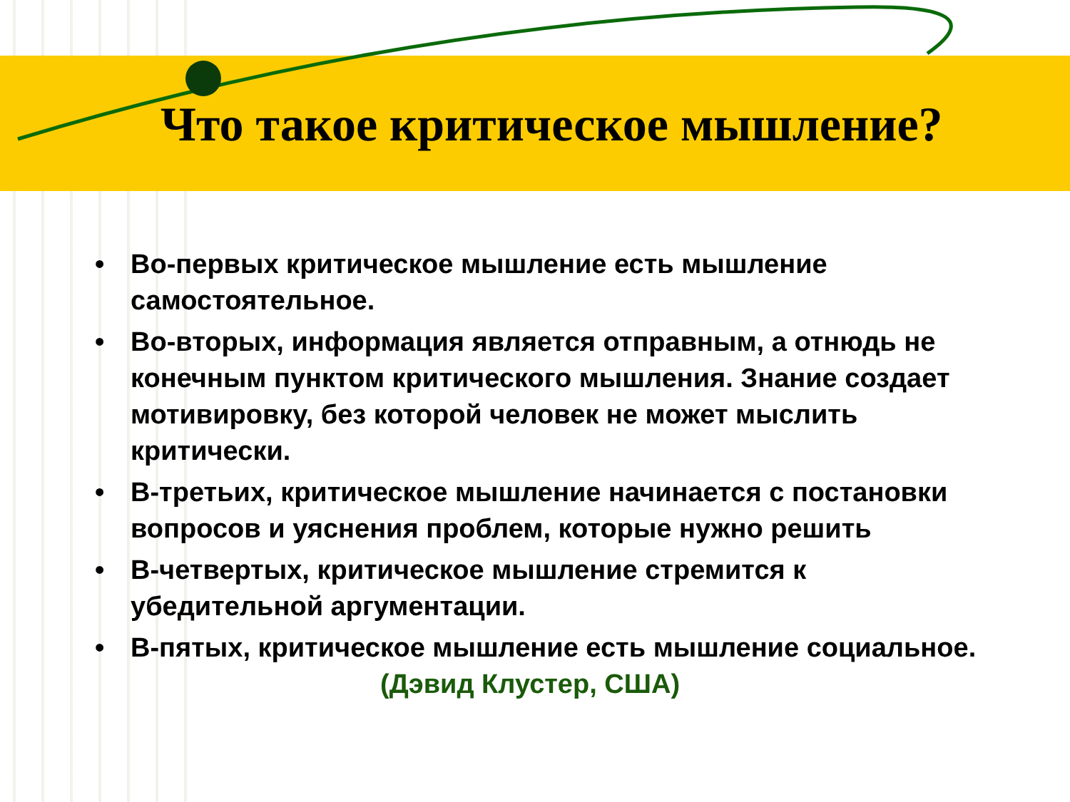Что такое критическое мышление?
• Во-первых критическое мышление есть мышление самостоятельное.
• Во-вторых, информация является отправным, а отнюдь не конечным пунктом критического мышления. Знание создает мотивировку, без которой человек не может мыслить критически.
• В-третьих, критическое мышление начинается с постановки вопросов и уяснения проблем, которые нужно решить
• В-четвертых, критическое мышление стремится к убедительной аргументации.
• В-пятых, критическое мышление есть мышление социальное. (Дэвид Клустер, США)